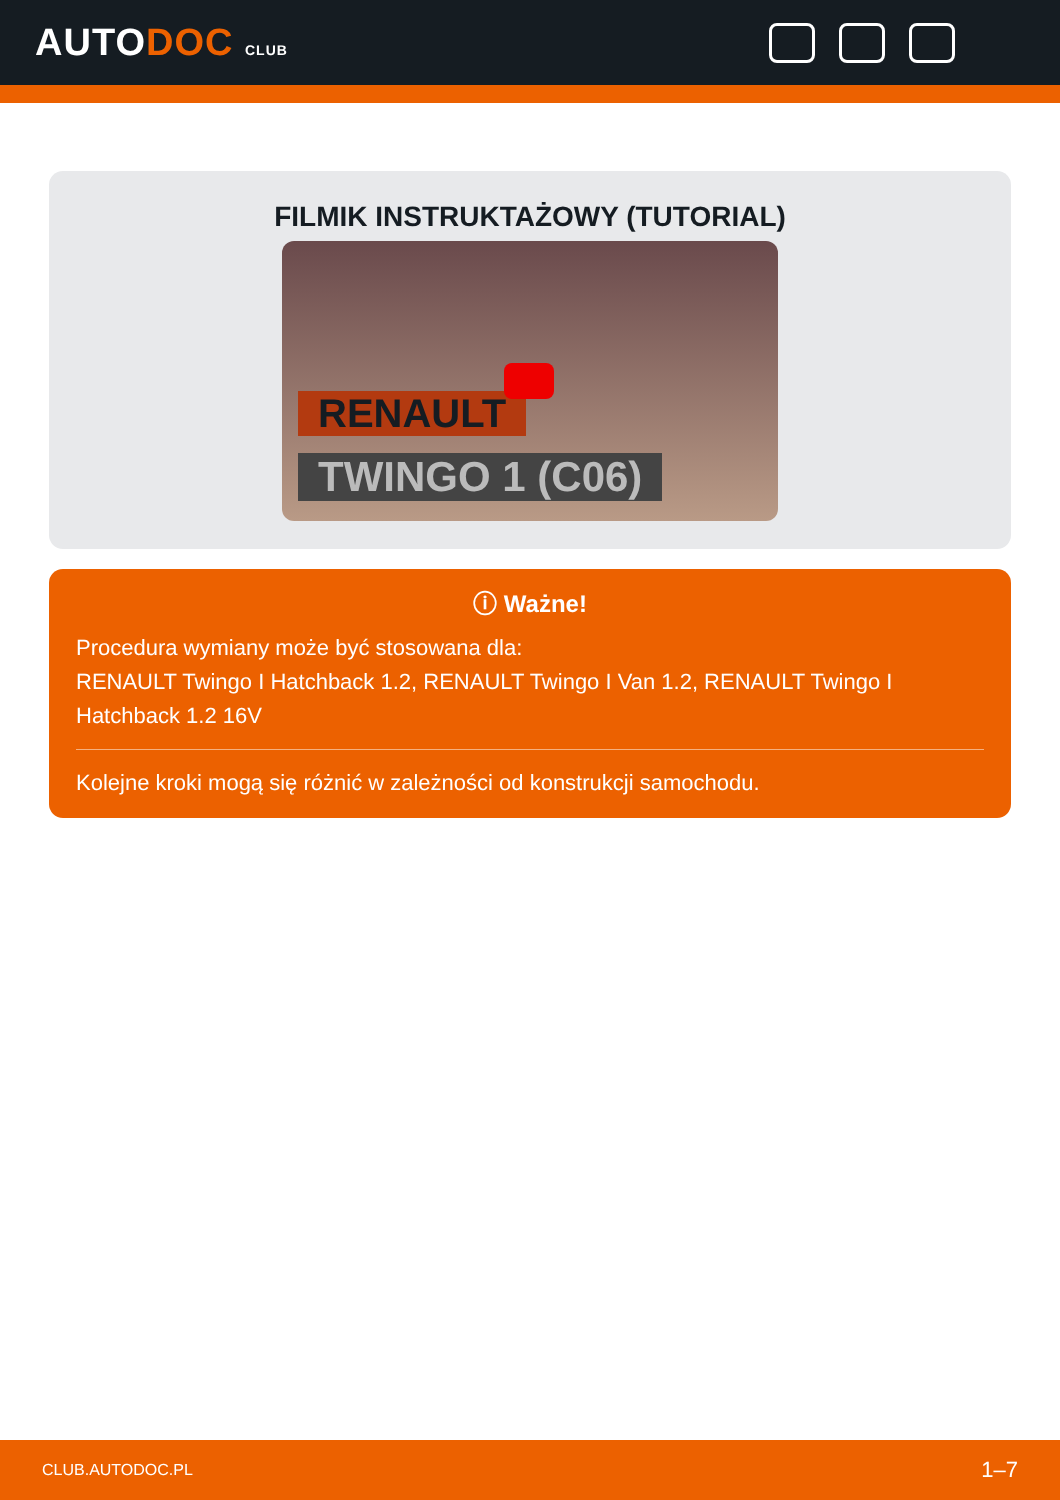AUTODOC CLUB
FILMIK INSTRUKTAŻOWY (TUTORIAL)
RENAULT
TWINGO 1 (C06)
ⓘ Ważne!
Procedura wymiany może być stosowana dla:
RENAULT Twingo I Hatchback 1.2, RENAULT Twingo I Van 1.2, RENAULT Twingo I Hatchback 1.2 16V
Kolejne kroki mogą się różnić w zależności od konstrukcji samochodu.
CLUB.AUTODOC.PL 1–7